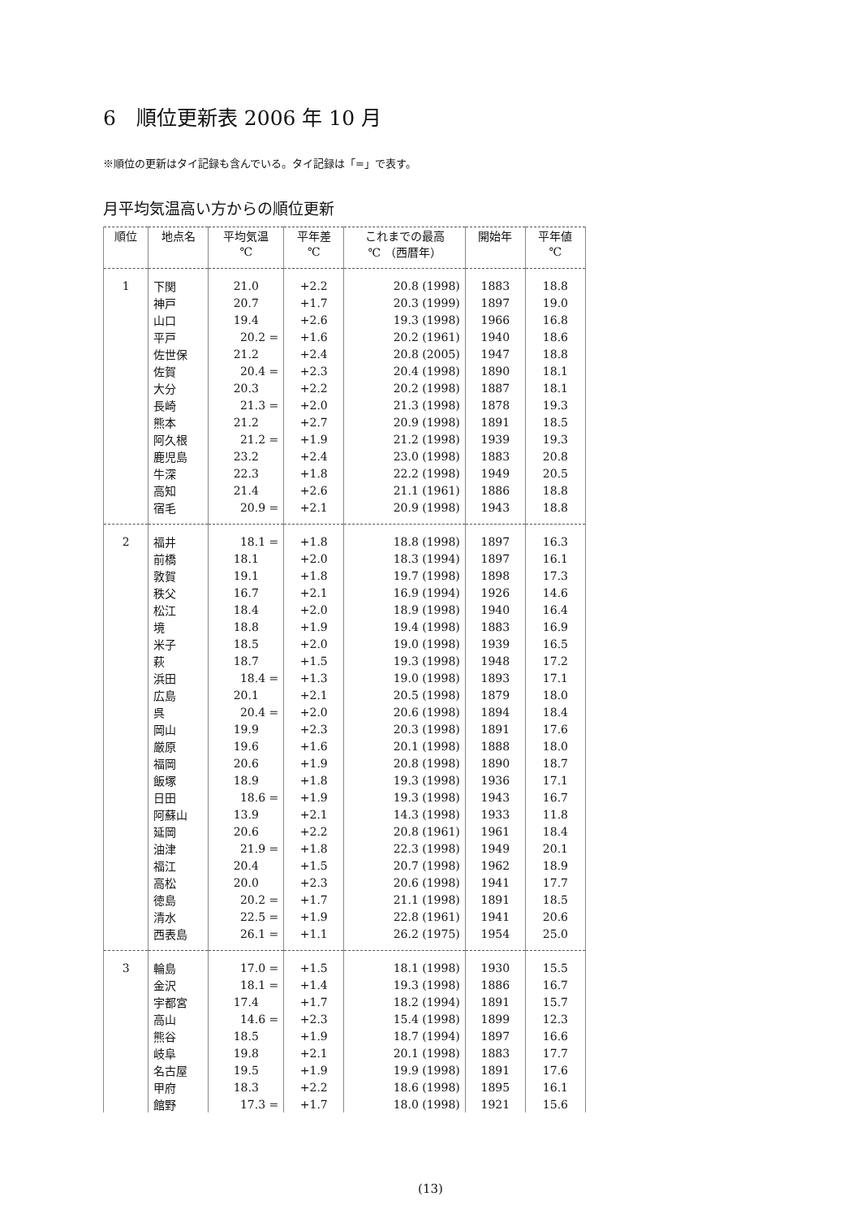6　順位更新表 2006 年 10 月
※順位の更新はタイ記録も含んでいる。タイ記録は「=」で表す。
月平均気温高い方からの順位更新
| 順位 | 地点名 | 平均気温 | 平年差 | これまでの最高 | 開始年 | 平年値 |
| --- | --- | --- | --- | --- | --- | --- |
| | | ℃ | ℃ | ℃ （西暦年） | | ℃ |
| 1 | 下関 | 21.0 | +2.2 | 20.8 (1998) | 1883 | 18.8 |
| | 神戸 | 20.7 | +1.7 | 20.3 (1999) | 1897 | 19.0 |
| | 山口 | 19.4 | +2.6 | 19.3 (1998) | 1966 | 16.8 |
| | 平戸 | 20.2 = | +1.6 | 20.2 (1961) | 1940 | 18.6 |
| | 佐世保 | 21.2 | +2.4 | 20.8 (2005) | 1947 | 18.8 |
| | 佐賀 | 20.4 = | +2.3 | 20.4 (1998) | 1890 | 18.1 |
| | 大分 | 20.3 | +2.2 | 20.2 (1998) | 1887 | 18.1 |
| | 長崎 | 21.3 = | +2.0 | 21.3 (1998) | 1878 | 19.3 |
| | 熊本 | 21.2 | +2.7 | 20.9 (1998) | 1891 | 18.5 |
| | 阿久根 | 21.2 = | +1.9 | 21.2 (1998) | 1939 | 19.3 |
| | 鹿児島 | 23.2 | +2.4 | 23.0 (1998) | 1883 | 20.8 |
| | 牛深 | 22.3 | +1.8 | 22.2 (1998) | 1949 | 20.5 |
| | 高知 | 21.4 | +2.6 | 21.1 (1961) | 1886 | 18.8 |
| | 宿毛 | 20.9 = | +2.1 | 20.9 (1998) | 1943 | 18.8 |
| 2 | 福井 | 18.1 = | +1.8 | 18.8 (1998) | 1897 | 16.3 |
| | 前橋 | 18.1 | +2.0 | 18.3 (1994) | 1897 | 16.1 |
| | 敦賀 | 19.1 | +1.8 | 19.7 (1998) | 1898 | 17.3 |
| | 秩父 | 16.7 | +2.1 | 16.9 (1994) | 1926 | 14.6 |
| | 松江 | 18.4 | +2.0 | 18.9 (1998) | 1940 | 16.4 |
| | 境 | 18.8 | +1.9 | 19.4 (1998) | 1883 | 16.9 |
| | 米子 | 18.5 | +2.0 | 19.0 (1998) | 1939 | 16.5 |
| | 萩 | 18.7 | +1.5 | 19.3 (1998) | 1948 | 17.2 |
| | 浜田 | 18.4 = | +1.3 | 19.0 (1998) | 1893 | 17.1 |
| | 広島 | 20.1 | +2.1 | 20.5 (1998) | 1879 | 18.0 |
| | 呉 | 20.4 = | +2.0 | 20.6 (1998) | 1894 | 18.4 |
| | 岡山 | 19.9 | +2.3 | 20.3 (1998) | 1891 | 17.6 |
| | 厳原 | 19.6 | +1.6 | 20.1 (1998) | 1888 | 18.0 |
| | 福岡 | 20.6 | +1.9 | 20.8 (1998) | 1890 | 18.7 |
| | 飯塚 | 18.9 | +1.8 | 19.3 (1998) | 1936 | 17.1 |
| | 日田 | 18.6 = | +1.9 | 19.3 (1998) | 1943 | 16.7 |
| | 阿蘇山 | 13.9 | +2.1 | 14.3 (1998) | 1933 | 11.8 |
| | 延岡 | 20.6 | +2.2 | 20.8 (1961) | 1961 | 18.4 |
| | 油津 | 21.9 = | +1.8 | 22.3 (1998) | 1949 | 20.1 |
| | 福江 | 20.4 | +1.5 | 20.7 (1998) | 1962 | 18.9 |
| | 高松 | 20.0 | +2.3 | 20.6 (1998) | 1941 | 17.7 |
| | 徳島 | 20.2 = | +1.7 | 21.1 (1998) | 1891 | 18.5 |
| | 清水 | 22.5 = | +1.9 | 22.8 (1961) | 1941 | 20.6 |
| | 西表島 | 26.1 = | +1.1 | 26.2 (1975) | 1954 | 25.0 |
| 3 | 輪島 | 17.0 = | +1.5 | 18.1 (1998) | 1930 | 15.5 |
| | 金沢 | 18.1 = | +1.4 | 19.3 (1998) | 1886 | 16.7 |
| | 宇都宮 | 17.4 | +1.7 | 18.2 (1994) | 1891 | 15.7 |
| | 高山 | 14.6 = | +2.3 | 15.4 (1998) | 1899 | 12.3 |
| | 熊谷 | 18.5 | +1.9 | 18.7 (1994) | 1897 | 16.6 |
| | 岐阜 | 19.8 | +2.1 | 20.1 (1998) | 1883 | 17.7 |
| | 名古屋 | 19.5 | +1.9 | 19.9 (1998) | 1891 | 17.6 |
| | 甲府 | 18.3 | +2.2 | 18.6 (1998) | 1895 | 16.1 |
| | 館野 | 17.3 = | +1.7 | 18.0 (1998) | 1921 | 15.6 |
(13)